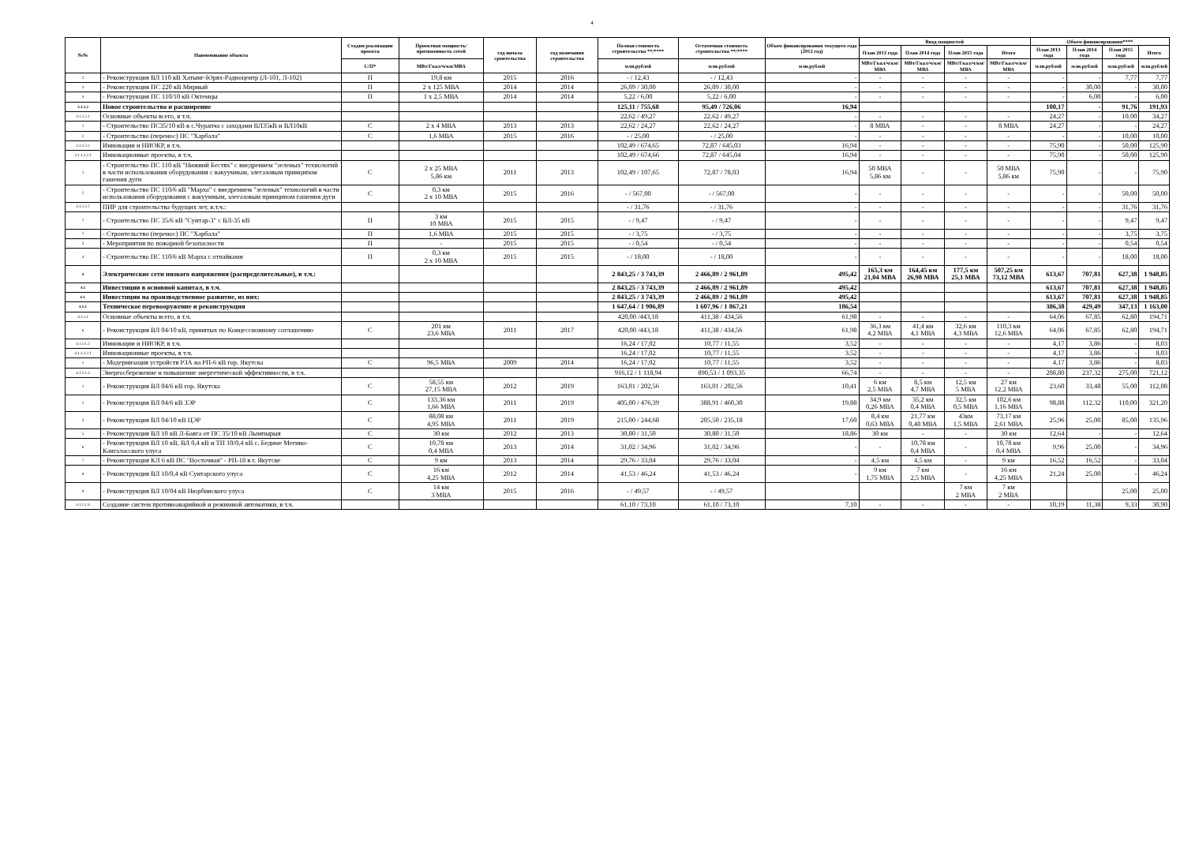4
| №№ | Наименование объекта | Стадия реализации проекта | Проектная мощность/ протяженность сетей | год начала сроительства | год окончания строительства | Полная стоимость строительства **/**** | Остаточная стоимость строительства **/**** | Объем финансирования текущего года (2012 год) | Ввод мощностей | | | | Объем финансирования**** | | | |
| --- | --- | --- | --- | --- | --- | --- | --- | --- | --- | --- | --- | --- | --- | --- | --- | --- |
| | | | | | | | | | План 2013 года | План 2014 года | План 2015 года | Итого | План 2013 года | План 2014 года | План 2015 года | Итого |
| | | С/П* | МВт/Гкал/ч/км/МВА | | | млн.рублей | млн.рублей | млн.рублей | МВт/Гкал/ч/км/МВА | МВт/Гкал/ч/км/МВА | МВт/Гкал/ч/км/МВА | МВт/Гкал/ч/км/МВА | млн.рублей | млн.рублей | млн.рублей | млн.рублей |
| 2 | - Реконструкция ВЛ 110 кВ Хатынг-Юрях-Радиоцентр (Л-101, Л-102) | П | 19,8 км | 2015 | 2016 | - / 12,43 | - / 12,43 | - | - | - | - | - | - | - | 7,77 | 7,77 |
| 3 | - Реконструкция ПС 220 кВ Мирный | П | 2 х 125 МВА | 2014 | 2014 | 26,09 / 30,00 | 26,09 / 30,00 | - | - | - | - | - | - | 30,00 | - | 30,00 |
| 4 | - Реконструкция ПС 110/10 кВ Октемцы | П | 1 х 2,5 МВА | 2014 | 2014 | 5,22 / 6,00 | 5,22 / 6,00 | - | - | - | - | - | - | 6,00 | - | 6,00 |
| 3.1.1.2 | Новое строительство и расширение | | | | | 125,11 / 755,68 | 95,49 / 726,06 | 16,94 | | | | | 100,17 | - | 91,76 | 191,93 |
| 3.1.1.2.1 | Основные объекты всего, в т.ч. | | | | | 22,62 / 49,27 | 22,62 / 49,27 | - | - | - | - | - | 24,27 | - | 10,00 | 34,27 |
| 1 | - Строительство ПС35/10 кВ в с.Чурапча с заходами ВЛ35кВ и ВЛ10кВ | С | 2 х 4 МВА | 2013 | 2013 | 22,62 / 24,27 | 22,62 / 24,27 | - | 8 МВА | - | - | 8 МВА | 24,27 | - | - | 24,27 |
| 2 | - Строительство (перенос) ПС "Харбала" | С | 1,6 МВА | 2015 | 2016 | - / 25,00 | - / 25,00 | - | - | - | - | - | - | - | 10,00 | 10,00 |
| 3.1.1.2.2 | Инновации и НИОКР, в т.ч. | | | | | 102,49 / 674,65 | 72,87 / 645,03 | 16,94 | - | - | - | - | 75,90 | - | 50,00 | 125,90 |
| 3.1.1.2.2.1 | Инновационные проекты, в т.ч. | | | | | 102,49 / 674,66 | 72,87 / 645,04 | 16,94 | - | - | - | - | 75,90 | - | 50,00 | 125,90 |
| 1 | - Строительство ПС 110 кВ "Нижний Бестях" с внедрением "зеленых" технологий в части использования оборудования с вакуумным, элегазовым принципом гашения дуги | С | 2 х 25 МВА 5,86 км | 2011 | 2013 | 102,49 / 107,65 | 72,87 / 78,03 | 16,94 | 50 МВА 5,86 км | - | - | 50 МВА 5,86 км | 75,90 | - | - | 75,90 |
| 2 | - Строительство ПС 110/6 кВ "Марха" с внедрением "зеленых" технологий в части использования оборудования с вакуумным, элегазовым принципом гашения дуги | С | 0,3 км 2 х 10 МВА | 2015 | 2016 | - / 567,00 | - / 567,00 | - | - | - | - | - | - | - | 50,00 | 50,00 |
| 3.1.1.2.7 | ПИР для строительства будущих лет, в.т.ч.: | | | | | - / 31,76 | - / 31,76 | - | - | - | - | - | - | - | 31,76 | 31,76 |
| 1 | - Строительство ПС 35/6 кВ "Сунтар-3" с ВЛ-35 кВ | П | 3 км 10 МВА | 2015 | 2015 | - / 9,47 | - / 9,47 | - | - | - | - | - | - | - | 9,47 | 9,47 |
| 2 | - Строительство (перенос) ПС "Харбала" | П | 1,6 МВА | 2015 | 2015 | - / 3,75 | - / 3,75 | - | - | - | - | - | - | - | 3,75 | 3,75 |
| 3 | - Мероприятия по пожарной безопасности | П | - | 2015 | 2015 | - / 0,54 | - / 0,54 | - | - | - | - | - | - | - | 0,54 | 0,54 |
| 4 | - Строительство ПС 110/6 кВ Марха с отпайками | П | 0,3 км 2 х 10 МВА | 2015 | 2015 | - / 18,00 | - / 18,00 | - | - | - | - | - | - | - | 18,00 | 18,00 |
| 4 | Электрические сети низкого напряжения (распределительные), в т.ч.: | | | | | 2 843,25 / 3 743,39 | 2 466,89 / 2 961,89 | 495,42 | 165,3 км 21,04 МВА | 164,45 км 26,98 МВА | 177,5 км 25,1 МВА | 507,25 км 73,12 МВА | 613,67 | 707,81 | 627,38 | 1 948,85 |
| 4.1 | Инвестиции в основной капитал, в т.ч. | | | | | 2 843,25 / 3 743,39 | 2 466,89 / 2 961,89 | 495,42 | | | | | 613,67 | 707,81 | 627,38 | 1 948,85 |
| 4.1. | Инвестиции на производственное развитие, из них: | | | | | 2 843,25 / 3 743,39 | 2 466,89 / 2 961,89 | 495,42 | | | | | 613,67 | 707,81 | 627,38 | 1 948,85 |
| 4.1.1 | Техническое перевооружение и реконструкция | | | | | 1 647,64 / 1 906,89 | 1 607,96 / 1 867,21 | 186,54 | | | | | 386,38 | 429,49 | 347,13 | 1 163,00 |
| 4.1.1.1 | Основные объекты всего, в т.ч. | | | | | 420,00 /443,18 | 411,38 / 434,56 | 61,98 | - | - | - | - | 64,06 | 67,85 | 62,80 | 194,71 |
| 6 | - Реконструкция ВЛ 04/10 кВ, принятых по Концессионному соглашению | С | 201 км 23,6 МВА | 2011 | 2017 | 420,00 /443,18 | 411,38 / 434,56 | 61,98 | 36,3 км 4,2 МВА | 41,4 км 4,1 МВА | 32,6 км 4,3 МВА | 110,3 км 12,6 МВА | 64,06 | 67,85 | 62,80 | 194,71 |
| 4.1.1.1.2 | Инновации и НИОКР, в т.ч. | | | | | 16,24 / 17,02 | 10,77 / 11,55 | 3,52 | - | - | - | - | 4,17 | 3,86 | - | 8,03 |
| 4.1.1.1.2.1 | Инновационные проекты, в т.ч. | | | | | 16,24 / 17,02 | 10,77 / 11,55 | 3,52 | - | - | - | - | 4,17 | 3,86 | - | 8,03 |
| 1 | - Модернизация устройств РЗА на РП-6 кВ гор. Якутска | С | 96,5 МВА | 2009 | 2014 | 16,24 / 17,02 | 10,77 / 11,55 | 3,52 | - | - | - | - | 4,17 | 3,86 | - | 8,03 |
| 4.1.1.1.3 | Энергосбережение и повышение энергетической эффективности, в т.ч. | | | | | 916,12 / 1 118,94 | 890,53 / 1 093,35 | 66,74 | - | - | - | - | 208,80 | 237,32 | 275,00 | 721,12 |
| 1 | - Реконструкция ВЛ 04/6 кВ гор. Якутска | С | 58,55 км 27,15 МВА | 2012 | 2019 | 163,01 / 202,56 | 163,01 / 202,56 | 10,41 | 6 км 2,5 МВА | 8,5 км 4,7 МВА | 12,5 км 5 МВА | 27 км 12,2 МВА | 23,60 | 33,48 | 55,00 | 112,08 |
| 2 | - Реконструкция ВЛ 04/6 кВ ЗЭР | С | 133,36 км 1,66 МВА | 2011 | 2019 | 405,00 / 476,39 | 388,91 / 460,30 | 19,88 | 34,9 км 0,26 МВА | 35,2 км 0,4 МВА | 32,5 км 0,5 МВА | 102,6 км 1,16 МВА | 98,88 | 112,32 | 110,00 | 321,20 |
| 3 | - Реконструкция ВЛ 04/10 кВ ЦЭР | С | 88,08 км 4,95 МВА | 2011 | 2019 | 215,00 / 244,68 | 205,50 / 235,18 | 17,60 | 8,4 км 0,63 МВА | 21,77 км 0,48 МВА | 43км 1,5 МВА | 73,17 км 2,61 МВА | 25,96 | 25,00 | 85,00 | 135,96 |
| 5 | - Реконструкция ВЛ 10 кВ Л-Баяга от ПС 35/10 кВ Лымпырыя | С | 30 км | 2012 | 2013 | 30,80 / 31,50 | 30,80 / 31,50 | 18,86 | 30 км | - | - | 30 км | 12,64 | - | - | 12,64 |
| 6 | - Реконструкция ВЛ 10 кВ, ВЛ 0,4 кВ и ТП 10/0,4 кВ с. Бедиме Мегино-Кангаласского улуса | С | 10,78 км 0,4 МВА | 2013 | 2014 | 31,02 / 34,96 | 31,02 / 34,96 | - | - | 10,78 км 0,4 МВА | - | 10,78 км 0,4 МВА | 9,96 | 25,00 | - | 34,96 |
| 7 | - Реконструкция КЛ 6 кВ ПС "Восточная" - РП-18 в г. Якутске | С | 9 км | 2013 | 2014 | 29,76 / 33,04 | 29,76 / 33,04 | - | 4,5 км | 4,5 км | - | 9 км | 16,52 | 16,52 | - | 33,04 |
| 8 | - Реконструкция ВЛ 10/0,4 кВ Сунтарского улуса | С | 16 км 4,25 МВА | 2012 | 2014 | 41,53 / 46,24 | 41,53 / 46,24 | - | 9 км 1,75 МВА | 7 км 2,5 МВА | - | 16 км 4,25 МВА | 21,24 | 25,00 | - | 46,24 |
| 9 | - Реконструкция ВЛ 10/04 кВ Нюрбинского улуса | С | 14 км 3 МВА | 2015 | 2016 | - / 49,57 | - / 49,57 | | | | 7 км 2 МВА | 7 км 2 МВА | | | 25,00 | 25,00 |
| 4.1.1.1.4 | Создание систем противоаварийной и режимной автоматики, в т.ч. | | | | | 61,10 / 73,10 | 61,10 / 73,10 | 7,10 | - | - | - | - | 10,19 | 11,38 | 9,33 | 30,90 |